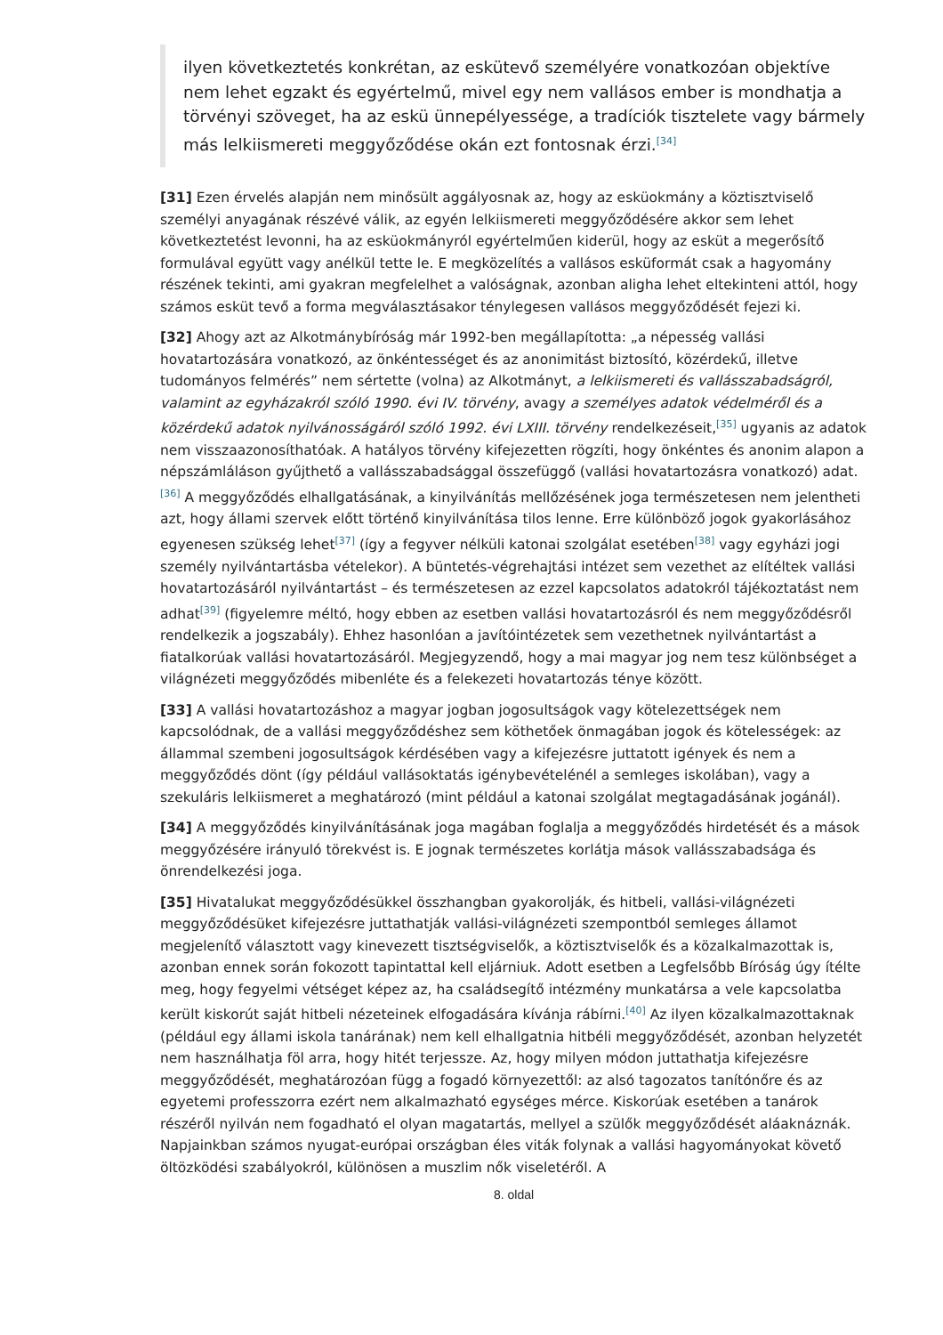ilyen következtetés konkrétan, az eskütevő személyére vonatkozóan objektíve nem lehet egzakt és egyértelmű, mivel egy nem vallásos ember is mondhatja a törvényi szöveget, ha az eskü ünnepélyessége, a tradíciók tisztelete vagy bármely más lelkiismereti meggyőződése okán ezt fontosnak érzi.<sup>[34]</sup>
[31] Ezen érvelés alapján nem minősült aggályosnak az, hogy az esküokmány a köztisztviselő személyi anyagának részévé válik, az egyén lelkiismereti meggyőződésére akkor sem lehet következtetést levonni, ha az esküokmányról egyértelműen kiderül, hogy az esküt a megerősítő formulával együtt vagy anélkül tette le. E megközelítés a vallásos esküformát csak a hagyomány részének tekinti, ami gyakran megfelelhet a valóságnak, azonban aligha lehet eltekinteni attól, hogy számos esküt tevő a forma megválasztásakor ténylegesen vallásos meggyőződését fejezi ki.
[32] Ahogy azt az Alkotmánybíróság már 1992-ben megállapította: „a népesség vallási hovatartozására vonatkozó, az önkéntességet és az anonimitást biztosító, közérdekű, illetve tudományos felmérés” nem sértette (volna) az Alkotmányt, a lelkiismereti és vallásszabadságról, valamint az egyházakról szóló 1990. évi IV. törvény, avagy a személyes adatok védelméről és a közérdekű adatok nyilvánosságáról szóló 1992. évi LXIII. törvény rendelkezéseit,<sup>[35]</sup> ugyanis az adatok nem visszaazonosíthatóak. A hatályos törvény kifejezetten rögzíti, hogy önkéntes és anonim alapon a népszámláláson gyűjthető a vallásszabadsággal összefüggő (vallási hovatartozásra vonatkozó) adat.<sup>[36]</sup> A meggyőződés elhallgatásának, a kinyilvánítás mellőzésének joga természetesen nem jelentheti azt, hogy állami szervek előtt történő kinyilvánítása tilos lenne. Erre különböző jogok gyakorlásához egyenesen szükség lehet<sup>[37]</sup> (így a fegyver nélküli katonai szolgálat esetében<sup>[38]</sup> vagy egyházi jogi személy nyilvántartásba vételekor). A büntetés-végrehajtási intézet sem vezethet az elítéltek vallási hovatartozásáról nyilvántartást – és természetesen az ezzel kapcsolatos adatokról tájékoztatást nem adhat<sup>[39]</sup> (figyelemre méltó, hogy ebben az esetben vallási hovatartozásról és nem meggyőződésről rendelkezik a jogszabály). Ehhez hasonlóan a javítóintézetek sem vezethetnek nyilvántartást a fiatalkorúak vallási hovatartozásáról. Megjegyzendő, hogy a mai magyar jog nem tesz különbséget a világnézeti meggyőződés mibenléte és a felekezeti hovatartozás ténye között.
[33] A vallási hovatartozáshoz a magyar jogban jogosultságok vagy kötelezettségek nem kapcsolódnak, de a vallási meggyőződéshez sem köthetőek önmagában jogok és kötelességek: az állammal szembeni jogosultságok kérdésében vagy a kifejezésre juttatott igények és nem a meggyőződés dönt (így például vallásoktatás igénybevételénél a semleges iskolában), vagy a szekuláris lelkiismeret a meghatározó (mint például a katonai szolgálat megtagadásának jogánál).
[34] A meggyőződés kinyilvánításának joga magában foglalja a meggyőződés hirdetését és a mások meggyőzésére irányuló törekvést is. E jognak természetes korlátja mások vallásszabadsága és önrendelkezési joga.
[35] Hivatalukat meggyőződésükkel összhangban gyakorolják, és hitbeli, vallási-világnézeti meggyőződésüket kifejezésre juttathatják vallási-világnézeti szempontból semleges államot megjelenítő választott vagy kinevezett tisztségviselők, a köztisztviselők és a közalkalmazottak is, azonban ennek során fokozott tapintattal kell eljárniuk. Adott esetben a Legfelsőbb Bíróság úgy ítélte meg, hogy fegyelmi vétséget képez az, ha családsegítő intézmény munkatársa a vele kapcsolatba került kiskorút saját hitbeli nézeteinek elfogadására kívánja rábírni.<sup>[40]</sup> Az ilyen közalkalmazottaknak (például egy állami iskola tanárának) nem kell elhallgatnia hitbéli meggyőződését, azonban helyzetét nem használhatja föl arra, hogy hitét terjessze. Az, hogy milyen módon juttathatja kifejezésre meggyőződését, meghatározóan függ a fogadó környezettől: az alsó tagozatos tanítónőre és az egyetemi professzorra ezért nem alkalmazható egységes mérce. Kiskorúak esetében a tanárok részéről nyilván nem fogadható el olyan magatartás, mellyel a szülők meggyőződését aláaknáznák. Napjainkban számos nyugat-európai országban éles viták folynak a vallási hagyományokat követő öltözködési szabályokról, különösen a muszlim nők viseletéről. A
8. oldal